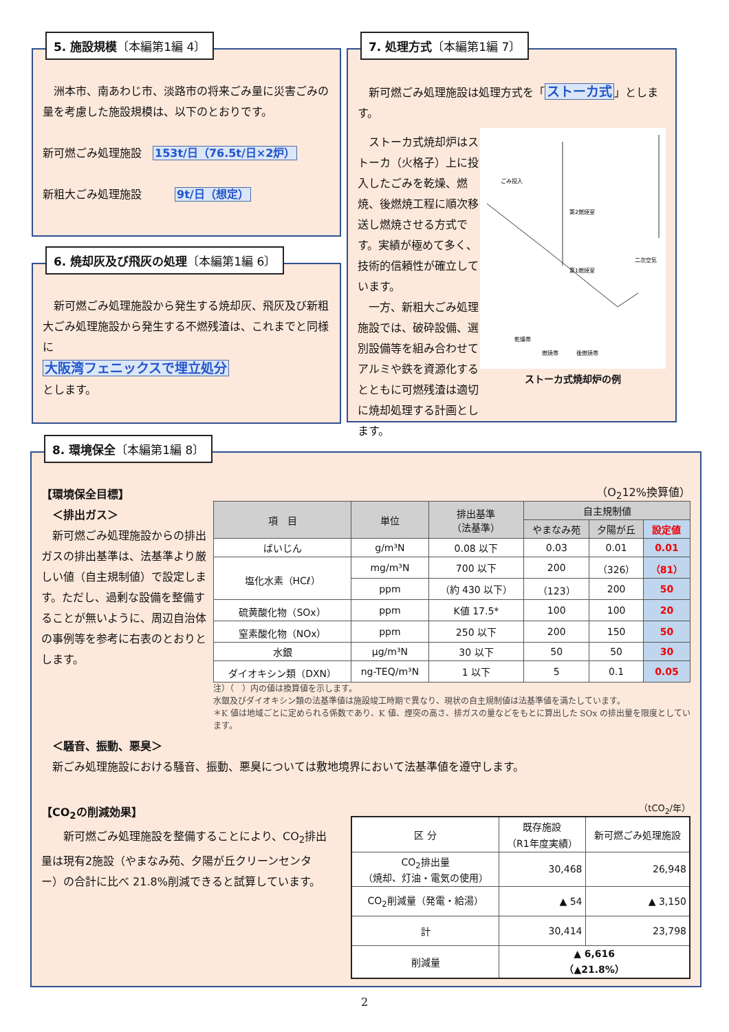5. 施設規模〔本編第1編 4〕
　洲本市、南あわじ市、淡路市の将来ごみ量に災害ごみの量を考慮した施設規模は、以下のとおりです。
新可燃ごみ処理施設　153t/日（76.5t/日×2炉）
新粗大ごみ処理施設　　　9t/日（想定）
6. 焼却灰及び飛灰の処理〔本編第1編 6〕
　新可燃ごみ処理施設から発生する焼却灰、飛灰及び新粗大ごみ処理施設から発生する不燃残渣は、これまでと同様に
大阪湾フェニックスで埋立処分
とします。
7. 処理方式〔本編第1編 7〕
　新可燃ごみ処理施設は処理方式を「ストーカ式」とします。
　ストーカ式焼却炉はストーカ（火格子）上に投入したごみを乾燥、燃焼、後燃焼工程に順次移送し燃焼させる方式です。実績が極めて多く、技術的信頼性が確立しています。
　一方、新粗大ごみ処理施設では、破砕設備、選別設備等を組み合わせてアルミや鉄を資源化するとともに可燃残渣は適切に焼却処理する計画とします。
ごみ投入
第2燃焼室
第1燃焼室
二次空気
乾燥帯
燃焼帯
後燃焼帯
ストーカ式焼却炉の例
8. 環境保全〔本編第1編 8〕
【環境保全目標】
　＜排出ガス＞
　新可燃ごみ処理施設からの排出ガスの排出基準は、法基準より厳しい値（自主規制値）で設定します。ただし、過剰な設備を整備することが無いように、周辺自治体の事例等を参考に右表のとおりとします。
（O<sub>2</sub>12%換算値）
| 項 目 | 単位 | 排出基準 （法基準） | 自主規制値 | | |
| --- | --- | --- | --- | --- | --- |
| | | | やまなみ苑 | 夕陽が丘 | 設定値 |
| ばいじん | g/m³N | 0.08 以下 | 0.03 | 0.01 | 0.01 |
| 塩化水素（HCℓ） | mg/m³N | 700 以下 | 200 | （326） | （81） |
| | ppm | （約 430 以下） | （123） | 200 | 50 |
| 硫黄酸化物（SOx） | ppm | K値 17.5* | 100 | 100 | 20 |
| 窒素酸化物（NOx） | ppm | 250 以下 | 200 | 150 | 50 |
| 水銀 | μg/m³N | 30 以下 | 50 | 50 | 30 |
| ダイオキシン類（DXN） | ng-TEQ/m³N | 1 以下 | 5 | 0.1 | 0.05 |
注）（　）内の値は換算値を示します。
水銀及びダイオキシン類の法基準値は施設竣工時期で異なり、現状の自主規制値は法基準値を満たしています。
＊K 値は地域ごとに定められる係数であり、K 値、煙突の高さ、排ガスの量などをもとに算出した SOx の排出量を限度としています。
　＜騒音、振動、悪臭＞
　新ごみ処理施設における騒音、振動、悪臭については敷地境界において法基準値を遵守します。
【CO<sub>2</sub>の削減効果】
　　新可燃ごみ処理施設を整備することにより、CO<sub>2</sub>排出量は現有2施設（やまなみ苑、夕陽が丘クリーンセンター）の合計に比べ 21.8%削減できると試算しています。
（tCO<sub>2</sub>/年）
| 区 分 | 既存施設 （R1年度実績） | 新可燃ごみ処理施設 |
| --- | --- | --- |
| CO<sub>2</sub>排出量 （焼却、灯油・電気の使用） | 30,468 | 26,948 |
| CO<sub>2</sub>削減量（発電・給湯） | ▲ 54 | ▲ 3,150 |
| 計 | 30,414 | 23,798 |
| 削減量 | ▲ 6,616 （▲21.8%） | |
2